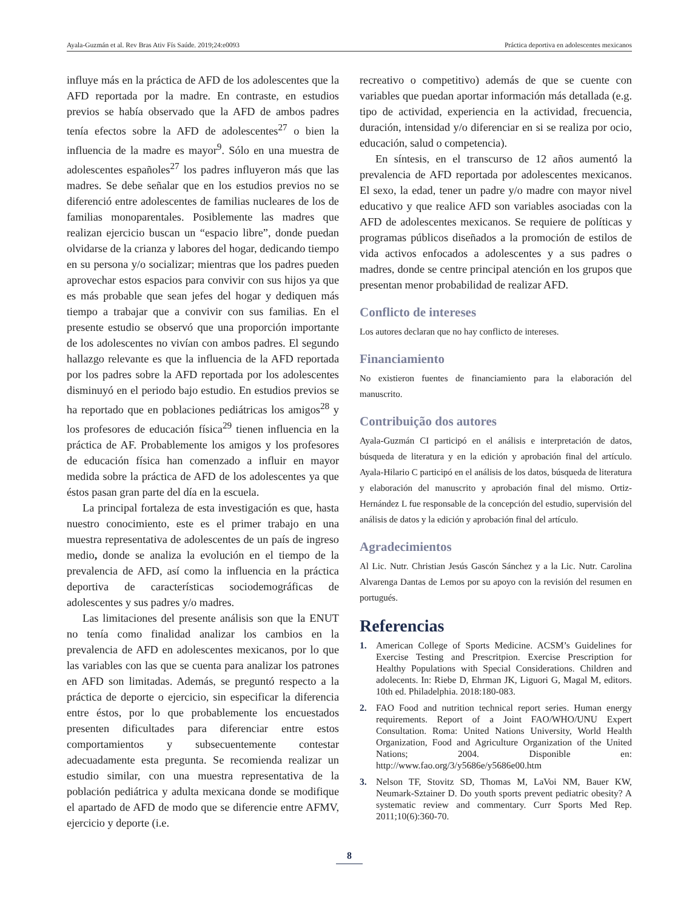Ayala-Guzmán et al. Rev Bras Ativ Fís Saúde. 2019;24:e0093 Práctica deportiva en adolescentes mexicanos
influye más en la práctica de AFD de los adolescentes que la AFD reportada por la madre. En contraste, en estudios previos se había observado que la AFD de ambos padres tenía efectos sobre la AFD de adolescentes<sup>27</sup> o bien la influencia de la madre es mayor<sup>9</sup>. Sólo en una muestra de adolescentes españoles<sup>27</sup> los padres influyeron más que las madres. Se debe señalar que en los estudios previos no se diferenció entre adolescentes de familias nucleares de los de familias monoparentales. Posiblemente las madres que realizan ejercicio buscan un “espacio libre”, donde puedan olvidarse de la crianza y labores del hogar, dedicando tiempo en su persona y/o socializar; mientras que los padres pueden aprovechar estos espacios para convivir con sus hijos ya que es más probable que sean jefes del hogar y dediquen más tiempo a trabajar que a convivir con sus familias. En el presente estudio se observó que una proporción importante de los adolescentes no vivían con ambos padres. El segundo hallazgo relevante es que la influencia de la AFD reportada por los padres sobre la AFD reportada por los adolescentes disminuyó en el periodo bajo estudio. En estudios previos se ha reportado que en poblaciones pediátricas los amigos<sup>28</sup> y los profesores de educación física<sup>29</sup> tienen influencia en la práctica de AF. Probablemente los amigos y los profesores de educación física han comenzado a influir en mayor medida sobre la práctica de AFD de los adolescentes ya que éstos pasan gran parte del día en la escuela.
La principal fortaleza de esta investigación es que, hasta nuestro conocimiento, este es el primer trabajo en una muestra representativa de adolescentes de un país de ingreso medio, donde se analiza la evolución en el tiempo de la prevalencia de AFD, así como la influencia en la práctica deportiva de características sociodemográficas de adolescentes y sus padres y/o madres.
Las limitaciones del presente análisis son que la ENUT no tenía como finalidad analizar los cambios en la prevalencia de AFD en adolescentes mexicanos, por lo que las variables con las que se cuenta para analizar los patrones en AFD son limitadas. Además, se preguntó respecto a la práctica de deporte o ejercicio, sin especificar la diferencia entre éstos, por lo que probablemente los encuestados presenten dificultades para diferenciar entre estos comportamientos y subsecuentemente contestar adecuadamente esta pregunta. Se recomienda realizar un estudio similar, con una muestra representativa de la población pediátrica y adulta mexicana donde se modifique el apartado de AFD de modo que se diferencie entre AFMV, ejercicio y deporte (i.e.
recreativo o competitivo) además de que se cuente con variables que puedan aportar información más detallada (e.g. tipo de actividad, experiencia en la actividad, frecuencia, duración, intensidad y/o diferenciar en si se realiza por ocio, educación, salud o competencia).
En síntesis, en el transcurso de 12 años aumentó la prevalencia de AFD reportada por adolescentes mexicanos. El sexo, la edad, tener un padre y/o madre con mayor nivel educativo y que realice AFD son variables asociadas con la AFD de adolescentes mexicanos. Se requiere de políticas y programas públicos diseñados a la promoción de estilos de vida activos enfocados a adolescentes y a sus padres o madres, donde se centre principal atención en los grupos que presentan menor probabilidad de realizar AFD.
Conflicto de intereses
Los autores declaran que no hay conflicto de intereses.
Financiamiento
No existieron fuentes de financiamiento para la elaboración del manuscrito.
Contribuição dos autores
Ayala-Guzmán CI participó en el análisis e interpretación de datos, búsqueda de literatura y en la edición y aprobación final del artículo. Ayala-Hilario C participó en el análisis de los datos, búsqueda de literatura y elaboración del manuscrito y aprobación final del mismo. Ortiz-Hernández L fue responsable de la concepción del estudio, supervisión del análisis de datos y la edición y aprobación final del artículo.
Agradecimientos
Al Lic. Nutr. Christian Jesús Gascón Sánchez y a la Lic. Nutr. Carolina Alvarenga Dantas de Lemos por su apoyo con la revisión del resumen en portugués.
Referencias
1. American College of Sports Medicine. ACSM’s Guidelines for Exercise Testing and Prescritpion. Exercise Prescription for Healthy Populations with Special Considerations. Children and adolecents. In: Riebe D, Ehrman JK, Liguori G, Magal M, editors. 10th ed. Philadelphia. 2018:180-083.
2. FAO Food and nutrition technical report series. Human energy requirements. Report of a Joint FAO/WHO/UNU Expert Consultation. Roma: United Nations University, World Health Organization, Food and Agriculture Organization of the United Nations; 2004. Disponible en: http://www.fao.org/3/y5686e/y5686e00.htm
3. Nelson TF, Stovitz SD, Thomas M, LaVoi NM, Bauer KW, Neumark-Sztainer D. Do youth sports prevent pediatric obesity? A systematic review and commentary. Curr Sports Med Rep. 2011;10(6):360-70.
8